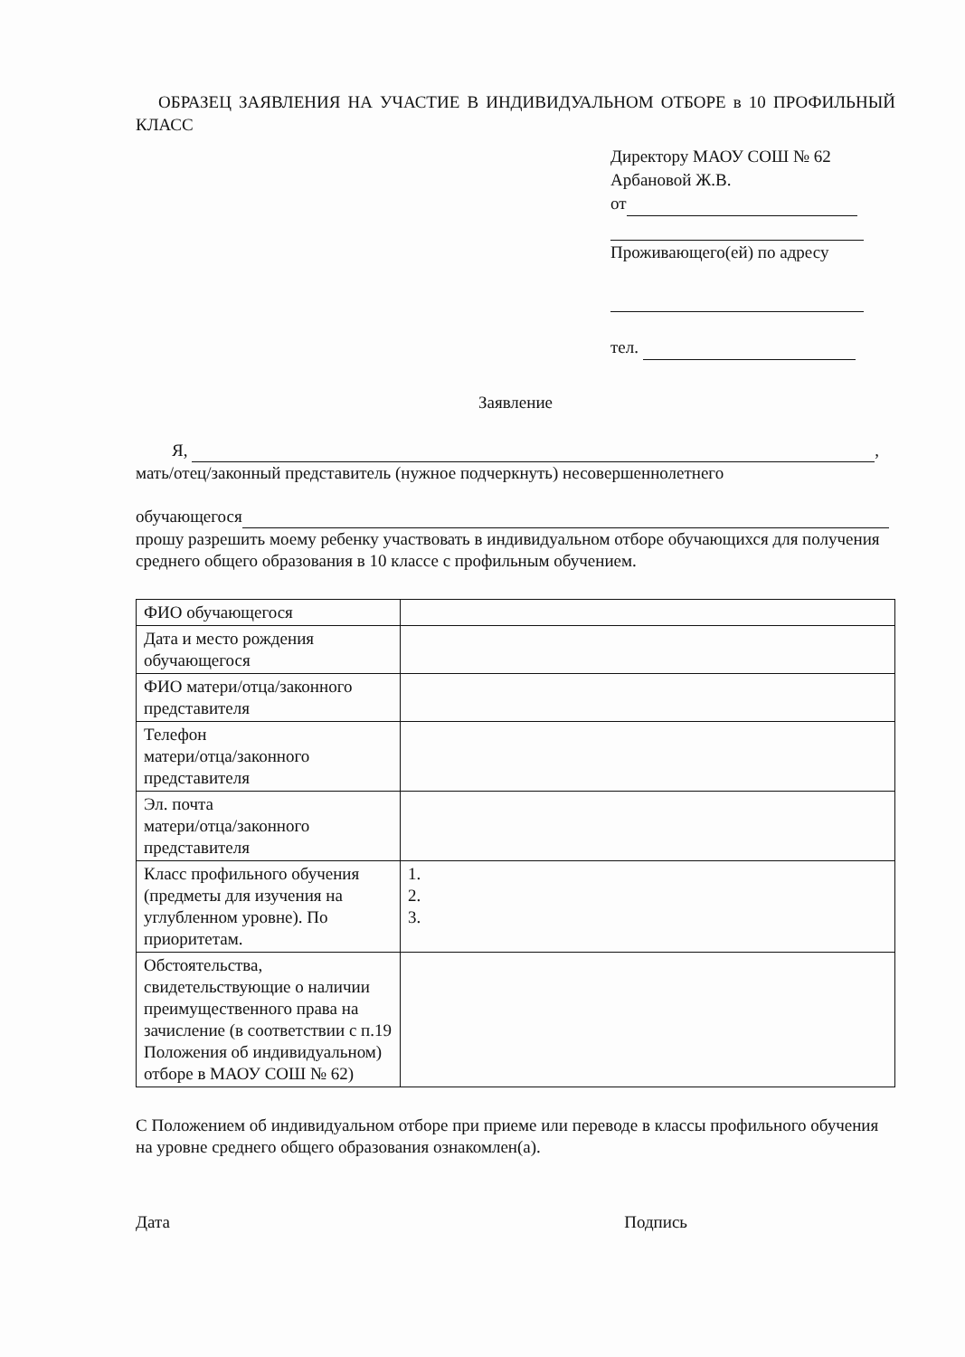ОБРАЗЕЦ ЗАЯВЛЕНИЯ НА УЧАСТИЕ В ИНДИВИДУАЛЬНОМ ОТБОРЕ в 10 ПРОФИЛЬНЫЙ КЛАСС
Директору МАОУ СОШ № 62
Арбановой Ж.В.
от
Проживающего(ей) по адресу
тел.
Заявление
Я, ,
мать/отец/законный представитель (нужное подчеркнуть) несовершеннолетнего
обучающегося
прошу разрешить моему ребенку участвовать в индивидуальном отборе обучающихся для получения среднего общего образования в 10 классе с профильным обучением.
| ФИО обучающегося | |
| Дата и место рождения обучающегося | |
| ФИО матери/отца/законного представителя | |
| Телефон матери/отца/законного представителя | |
| Эл. почта матери/отца/законного представителя | |
| Класс профильного обучения (предметы для изучения на углубленном уровне). По приоритетам. | 1. 2. 3. |
| Обстоятельства, свидетельствующие о наличии преимущественного права на зачисление (в соответствии с п.19 Положения об индивидуальном) отборе в МАОУ СОШ № 62) | |
С Положением об индивидуальном отборе при приеме или переводе в классы профильного обучения на уровне среднего общего образования ознакомлен(а).
Дата Подпись